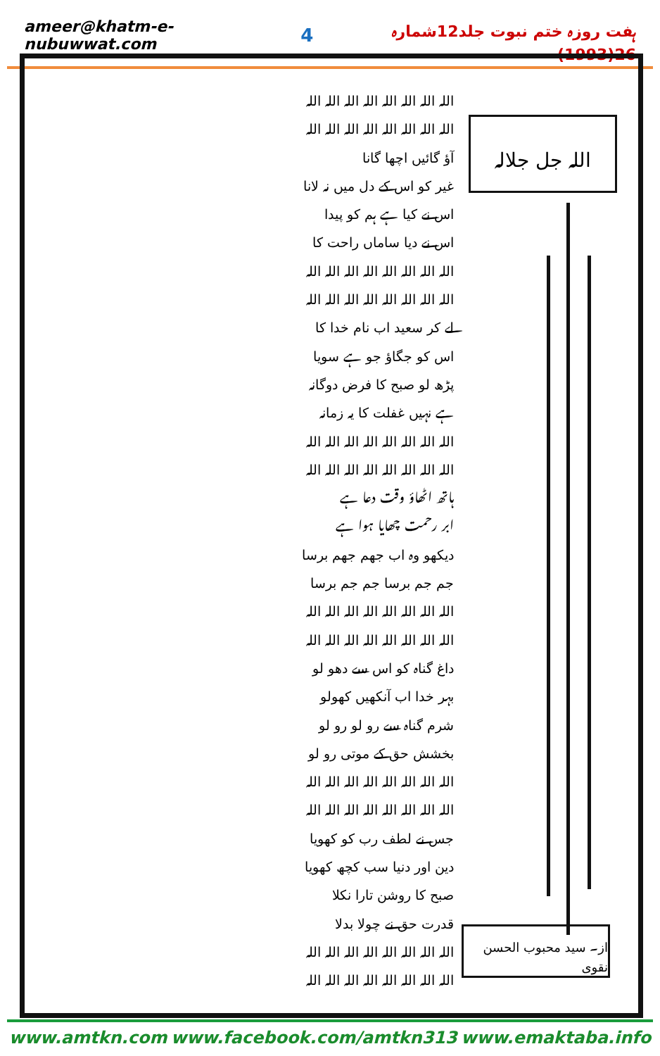ameer@khatm-e-nubuwwat.com 4 ہفت روزہ ختم نبوت جلد12شمارہ 26(1993)
اللہ اللہ اللہ اللہ اللہ اللہ اللہ اللہ
اللہ اللہ اللہ اللہ اللہ اللہ اللہ اللہ
آؤ گائیں اچھا گانا
غیر کو اس کے دل میں نہ لانا
اس نے کیا ہے ہم کو پیدا
اس نے دیا ساماں راحت کا
اللہ اللہ اللہ اللہ اللہ اللہ اللہ اللہ
اللہ اللہ اللہ اللہ اللہ اللہ اللہ اللہ
لے کر سعید اب نام خدا کا
اس کو جگاؤ جو ہے سویا
پڑھ لو صبح کا فرض دوگانہ
ہے نہیں غفلت کا یہ زمانہ
اللہ اللہ اللہ اللہ اللہ اللہ اللہ اللہ
اللہ اللہ اللہ اللہ اللہ اللہ اللہ اللہ
ہاتھ اٹھاؤ وقت دعا ہے
ابر رحمت چھایا ہوا ہے
دیکھو وہ اب جھم جھم برسا
جم جم برسا جم جم برسا
اللہ اللہ اللہ اللہ اللہ اللہ اللہ اللہ
اللہ اللہ اللہ اللہ اللہ اللہ اللہ اللہ
داغ گناہ کو اس سے دھو لو
بہر خدا اب آنکھیں کھولو
شرم گناہ سے رو لو رو لو
بخشش حق کے موتی رو لو
اللہ اللہ اللہ اللہ اللہ اللہ اللہ اللہ
اللہ اللہ اللہ اللہ اللہ اللہ اللہ اللہ
جس نے لطف رب کو کھویا
دین اور دنیا سب کچھ کھویا
صبح کا روشن تارا نکلا
قدرت حق نے چولا بدلا
اللہ اللہ اللہ اللہ اللہ اللہ اللہ اللہ
اللہ اللہ اللہ اللہ اللہ اللہ اللہ اللہ
اللہ جل جلالہ
از۔ سید محبوب الحسن نقوی
www.amtkn.com www.facebook.com/amtkn313 www.emaktaba.info